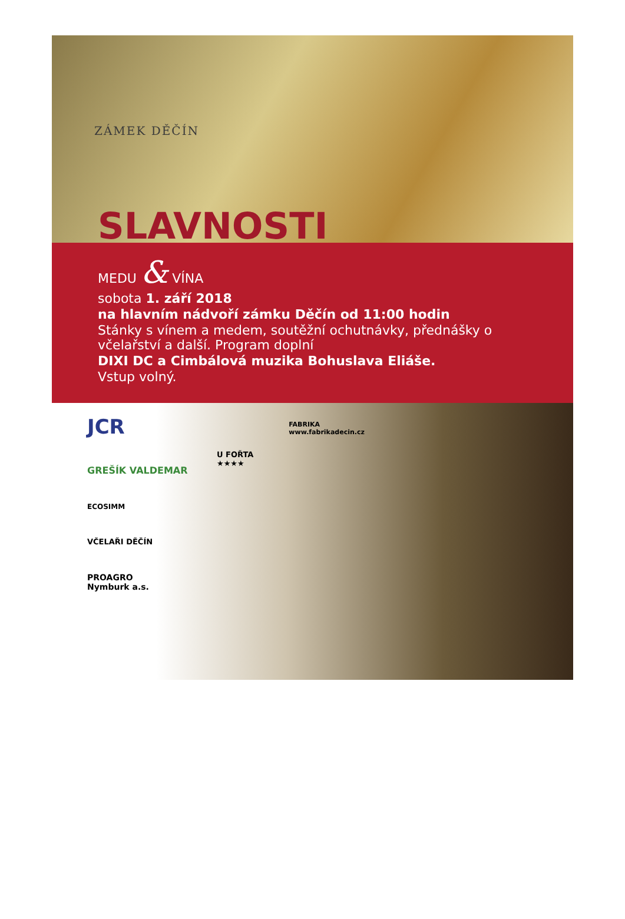ZÁMEK DĚČÍN
SLAVNOSTI
MEDU & VÍNA
sobota 1. září 2018
na hlavním nádvoří zámku Děčín od 11:00 hodin
Stánky s vínem a medem, soutěžní ochutnávky, přednášky o včelařství a další. Program doplní
DIXI DC a Cimbálová muzika Bohuslava Eliáše.
Vstup volný.
JCR
GREŠÍK VALDEMAR
ECOSIMM
VČELAŘI DĚČÍN
PROAGRO
Nymburk a.s.
U FOŘTA
★★★★
FABRIKA
www.fabrikadecin.cz